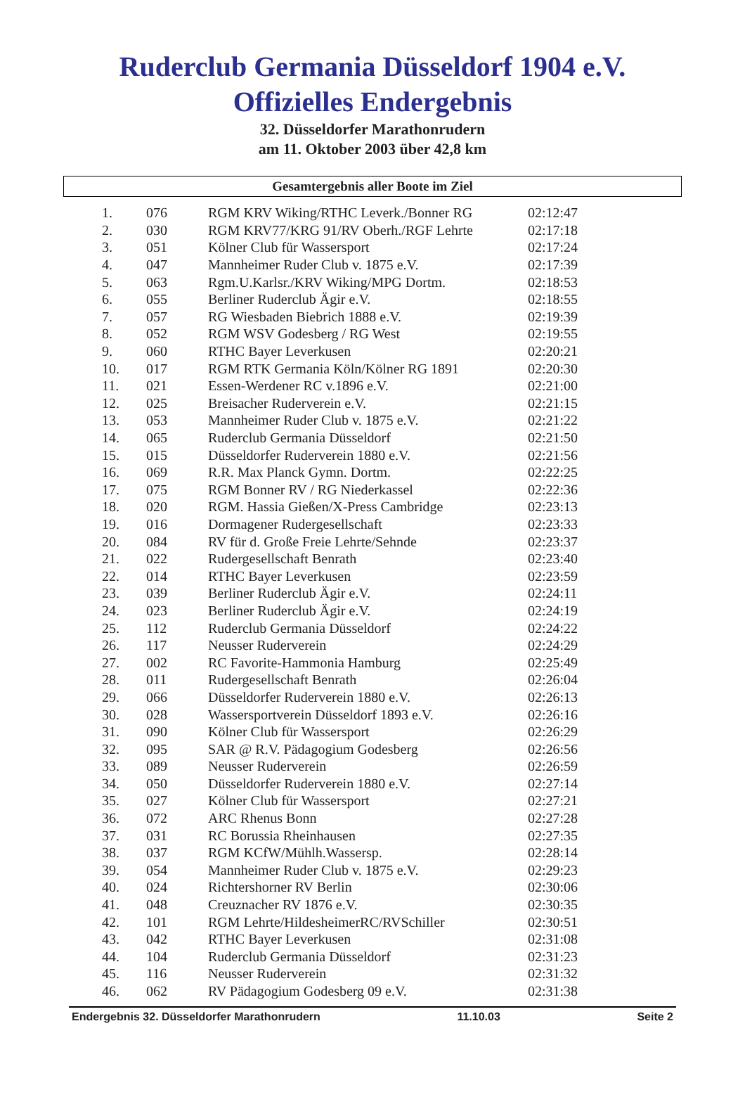Ruderclub Germania Düsseldorf 1904 e.V.
Offizielles Endergebnis
32. Düsseldorfer Marathonrudern
am 11. Oktober 2003 über 42,8 km
Gesamtergebnis aller Boote im Ziel
| 1. | 076 | RGM KRV Wiking/RTHC Leverk./Bonner RG | 02:12:47 |
| 2. | 030 | RGM KRV77/KRG 91/RV Oberh./RGF Lehrte | 02:17:18 |
| 3. | 051 | Kölner Club für Wassersport | 02:17:24 |
| 4. | 047 | Mannheimer Ruder Club v. 1875 e.V. | 02:17:39 |
| 5. | 063 | Rgm.U.Karlsr./KRV Wiking/MPG Dortm. | 02:18:53 |
| 6. | 055 | Berliner Ruderclub Ägir e.V. | 02:18:55 |
| 7. | 057 | RG Wiesbaden Biebrich 1888 e.V. | 02:19:39 |
| 8. | 052 | RGM WSV Godesberg / RG West | 02:19:55 |
| 9. | 060 | RTHC Bayer Leverkusen | 02:20:21 |
| 10. | 017 | RGM RTK Germania Köln/Kölner RG 1891 | 02:20:30 |
| 11. | 021 | Essen-Werdener RC v.1896 e.V. | 02:21:00 |
| 12. | 025 | Breisacher Ruderverein e.V. | 02:21:15 |
| 13. | 053 | Mannheimer Ruder Club v. 1875 e.V. | 02:21:22 |
| 14. | 065 | Ruderclub Germania Düsseldorf | 02:21:50 |
| 15. | 015 | Düsseldorfer Ruderverein 1880 e.V. | 02:21:56 |
| 16. | 069 | R.R. Max Planck Gymn. Dortm. | 02:22:25 |
| 17. | 075 | RGM Bonner RV / RG Niederkassel | 02:22:36 |
| 18. | 020 | RGM. Hassia Gießen/X-Press Cambridge | 02:23:13 |
| 19. | 016 | Dormagener Rudergesellschaft | 02:23:33 |
| 20. | 084 | RV für d. Große Freie Lehrte/Sehnde | 02:23:37 |
| 21. | 022 | Rudergesellschaft Benrath | 02:23:40 |
| 22. | 014 | RTHC Bayer Leverkusen | 02:23:59 |
| 23. | 039 | Berliner Ruderclub Ägir e.V. | 02:24:11 |
| 24. | 023 | Berliner Ruderclub Ägir e.V. | 02:24:19 |
| 25. | 112 | Ruderclub Germania Düsseldorf | 02:24:22 |
| 26. | 117 | Neusser Ruderverein | 02:24:29 |
| 27. | 002 | RC Favorite-Hammonia Hamburg | 02:25:49 |
| 28. | 011 | Rudergesellschaft Benrath | 02:26:04 |
| 29. | 066 | Düsseldorfer Ruderverein 1880 e.V. | 02:26:13 |
| 30. | 028 | Wassersportverein Düsseldorf 1893 e.V. | 02:26:16 |
| 31. | 090 | Kölner Club für Wassersport | 02:26:29 |
| 32. | 095 | SAR @ R.V. Pädagogium Godesberg | 02:26:56 |
| 33. | 089 | Neusser Ruderverein | 02:26:59 |
| 34. | 050 | Düsseldorfer Ruderverein 1880 e.V. | 02:27:14 |
| 35. | 027 | Kölner Club für Wassersport | 02:27:21 |
| 36. | 072 | ARC Rhenus Bonn | 02:27:28 |
| 37. | 031 | RC Borussia Rheinhausen | 02:27:35 |
| 38. | 037 | RGM KCfW/Mühlh.Wassersp. | 02:28:14 |
| 39. | 054 | Mannheimer Ruder Club v. 1875 e.V. | 02:29:23 |
| 40. | 024 | Richtershorner RV Berlin | 02:30:06 |
| 41. | 048 | Creuznacher RV 1876 e.V. | 02:30:35 |
| 42. | 101 | RGM Lehrte/HildesheimerRC/RVSchiller | 02:30:51 |
| 43. | 042 | RTHC Bayer Leverkusen | 02:31:08 |
| 44. | 104 | Ruderclub Germania Düsseldorf | 02:31:23 |
| 45. | 116 | Neusser Ruderverein | 02:31:32 |
| 46. | 062 | RV Pädagogium Godesberg 09 e.V. | 02:31:38 |
Endergebnis 32. Düsseldorfer Marathonrudern 11.10.03 Seite 2